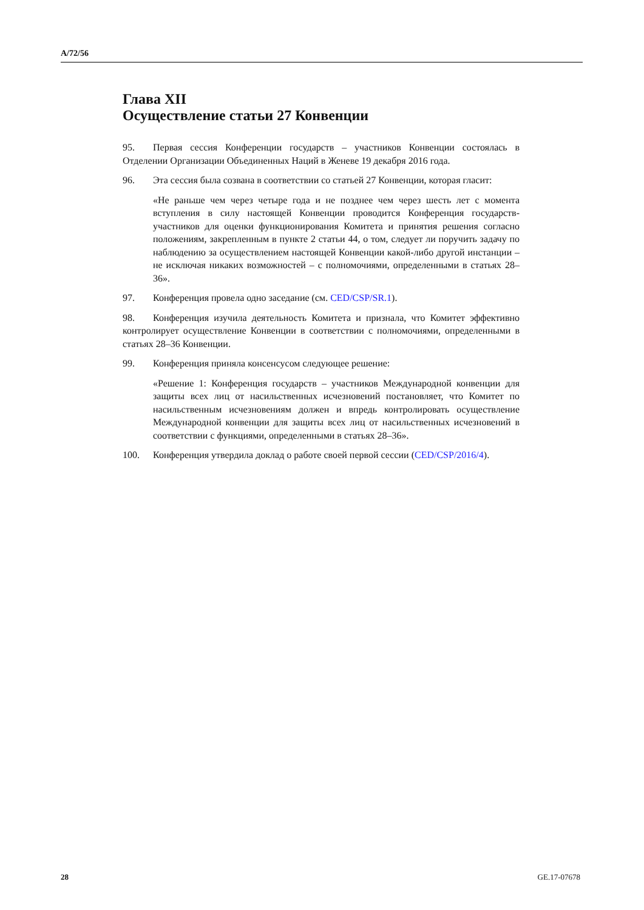A/72/56
Глава XII
Осуществление статьи 27 Конвенции
95. Первая сессия Конференции государств – участников Конвенции состоялась в Отделении Организации Объединенных Наций в Женеве 19 декабря 2016 года.
96. Эта сессия была созвана в соответствии со статьей 27 Конвенции, которая гласит:
«Не раньше чем через четыре года и не позднее чем через шесть лет с момента вступления в силу настоящей Конвенции проводится Конференция государств-участников для оценки функционирования Комитета и принятия решения согласно положениям, закрепленным в пункте 2 статьи 44, о том, следует ли поручить задачу по наблюдению за осуществлением настоящей Конвенции какой-либо другой инстанции – не исключая никаких возможностей – с полномочиями, определенными в статьях 28–36».
97. Конференция провела одно заседание (см. CED/CSP/SR.1).
98. Конференция изучила деятельность Комитета и признала, что Комитет эффективно контролирует осуществление Конвенции в соответствии с полномочиями, определенными в статьях 28–36 Конвенции.
99. Конференция приняла консенсусом следующее решение:
«Решение 1: Конференция государств – участников Международной конвенции для защиты всех лиц от насильственных исчезновений постановляет, что Комитет по насильственным исчезновениям должен и впредь контролировать осуществление Международной конвенции для защиты всех лиц от насильственных исчезновений в соответствии с функциями, определенными в статьях 28–36».
100. Конференция утвердила доклад о работе своей первой сессии (CED/CSP/2016/4).
28 GE.17-07678